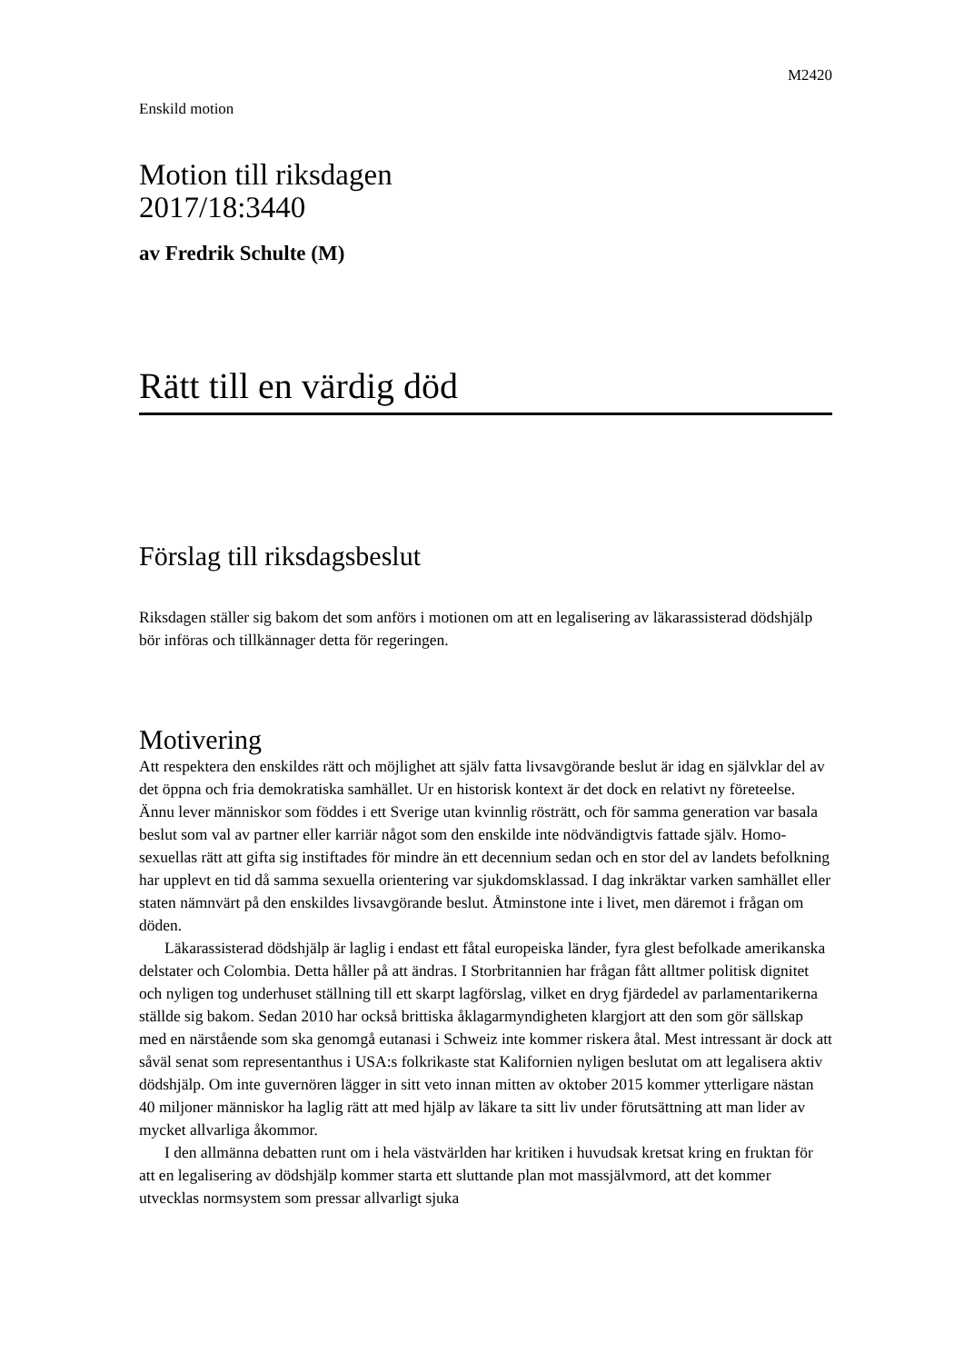M2420
Enskild motion
Motion till riksdagen
2017/18:3440
av Fredrik Schulte (M)
Rätt till en värdig död
Förslag till riksdagsbeslut
Riksdagen ställer sig bakom det som anförs i motionen om att en legalisering av läkarassisterad dödshjälp bör införas och tillkännager detta för regeringen.
Motivering
Att respektera den enskildes rätt och möjlighet att själv fatta livsavgörande beslut är idag en självklar del av det öppna och fria demokratiska samhället. Ur en historisk kontext är det dock en relativt ny företeelse. Ännu lever människor som föddes i ett Sverige utan kvinnlig rösträtt, och för samma generation var basala beslut som val av partner eller karriär något som den enskilde inte nödvändigtvis fattade själv. Homo­sexuellas rätt att gifta sig instiftades för mindre än ett decennium sedan och en stor del av landets befolkning har upplevt en tid då samma sexuella orientering var sjukdoms­klassad. I dag inkräktar varken samhället eller staten nämnvärt på den enskildes livsavgörande beslut. Åtminstone inte i livet, men däremot i frågan om döden.
Läkarassisterad dödshjälp är laglig i endast ett fåtal europeiska länder, fyra glest befolkade amerikanska delstater och Colombia. Detta håller på att ändras. I Storbritan­nien har frågan fått alltmer politisk dignitet och nyligen tog underhuset ställning till ett skarpt lagförslag, vilket en dryg fjärdedel av parlamentarikerna ställde sig bakom. Sedan 2010 har också brittiska åklagarmyndigheten klargjort att den som gör sällskap med en närstående som ska genomgå eutanasi i Schweiz inte kommer riskera åtal. Mest intressant är dock att såväl senat som representanthus i USA:s folkrikaste stat Kalifornien nyligen beslutat om att legalisera aktiv dödshjälp. Om inte guvernören lägger in sitt veto innan mitten av oktober 2015 kommer ytterligare nästan 40 miljoner människor ha laglig rätt att med hjälp av läkare ta sitt liv under förutsättning att man lider av mycket allvarliga åkommor.
I den allmänna debatten runt om i hela västvärlden har kritiken i huvudsak kretsat kring en fruktan för att en legalisering av dödshjälp kommer starta ett sluttande plan mot massjälvmord, att det kommer utvecklas normsystem som pressar allvarligt sjuka